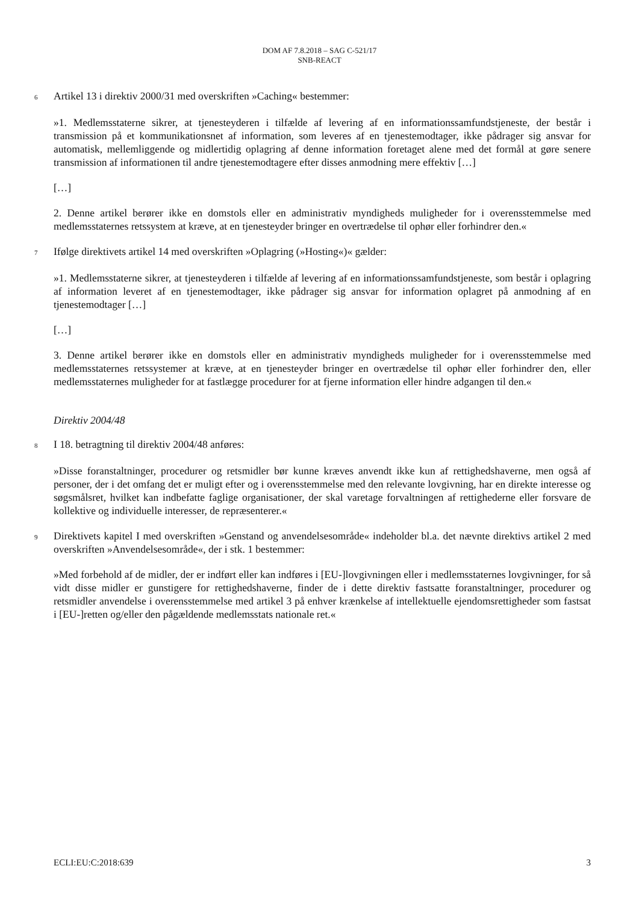DOM AF 7.8.2018 – SAG C-521/17
SNB-REACT
6
Artikel 13 i direktiv 2000/31 med overskriften »Caching« bestemmer:
»1. Medlemsstaterne sikrer, at tjenesteyderen i tilfælde af levering af en informationssamfundstjeneste, der består i transmission på et kommunikationsnet af information, som leveres af en tjenestemodtager, ikke pådrager sig ansvar for automatisk, mellemliggende og midlertidig oplagring af denne information foretaget alene med det formål at gøre senere transmission af informationen til andre tjenestemodtagere efter disses anmodning mere effektiv […]
[…]
2. Denne artikel berører ikke en domstols eller en administrativ myndigheds muligheder for i overensstemmelse med medlemsstaternes retssystem at kræve, at en tjenesteyder bringer en overtrædelse til ophør eller forhindrer den.«
7
Ifølge direktivets artikel 14 med overskriften »Oplagring (»Hosting«)« gælder:
»1. Medlemsstaterne sikrer, at tjenesteyderen i tilfælde af levering af en informationssamfundstjeneste, som består i oplagring af information leveret af en tjenestemodtager, ikke pådrager sig ansvar for information oplagret på anmodning af en tjenestemodtager […]
[…]
3. Denne artikel berører ikke en domstols eller en administrativ myndigheds muligheder for i overensstemmelse med medlemsstaternes retssystemer at kræve, at en tjenesteyder bringer en overtrædelse til ophør eller forhindrer den, eller medlemsstaternes muligheder for at fastlægge procedurer for at fjerne information eller hindre adgangen til den.«
Direktiv 2004/48
8
I 18. betragtning til direktiv 2004/48 anføres:
»Disse foranstaltninger, procedurer og retsmidler bør kunne kræves anvendt ikke kun af rettighedshaverne, men også af personer, der i det omfang det er muligt efter og i overensstemmelse med den relevante lovgivning, har en direkte interesse og søgsmålsret, hvilket kan indbefatte faglige organisationer, der skal varetage forvaltningen af rettighederne eller forsvare de kollektive og individuelle interesser, de repræsenterer.«
9
Direktivets kapitel I med overskriften »Genstand og anvendelsesområde« indeholder bl.a. det nævnte direktivs artikel 2 med overskriften »Anvendelsesområde«, der i stk. 1 bestemmer:
»Med forbehold af de midler, der er indført eller kan indføres i [EU-]lovgivningen eller i medlemsstaternes lovgivninger, for så vidt disse midler er gunstigere for rettighedshaverne, finder de i dette direktiv fastsatte foranstaltninger, procedurer og retsmidler anvendelse i overensstemmelse med artikel 3 på enhver krænkelse af intellektuelle ejendomsrettigheder som fastsat i [EU-]retten og/eller den pågældende medlemsstats nationale ret.«
ECLI:EU:C:2018:639 3